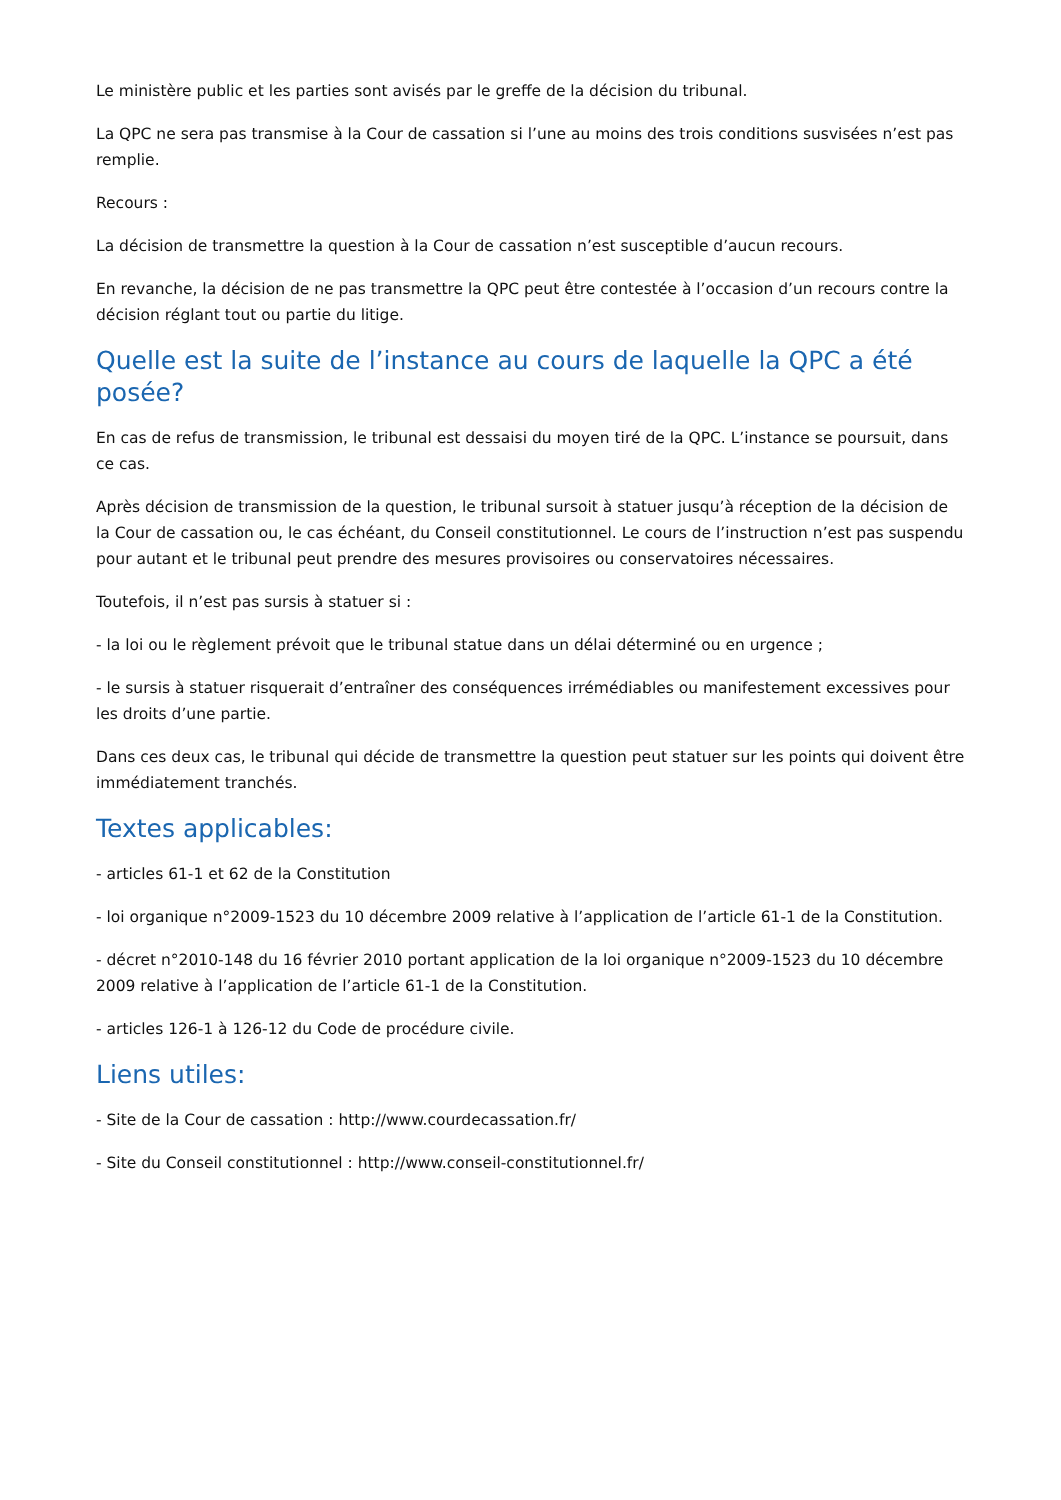Le ministère public et les parties sont avisés par le greffe de la décision du tribunal.
La QPC ne sera pas transmise à la Cour de cassation si l’une au moins des trois conditions susvisées n’est pas remplie.
Recours :
La décision de transmettre la question à la Cour de cassation n’est susceptible d’aucun recours.
En revanche, la décision de ne pas transmettre la QPC peut être contestée à l’occasion d’un recours contre la décision réglant tout ou partie du litige.
Quelle est la suite de l’instance au cours de laquelle la QPC a été posée?
En cas de refus de transmission, le tribunal est dessaisi du moyen tiré de la QPC. L’instance se poursuit, dans ce cas.
Après décision de transmission de la question, le tribunal sursoit à statuer jusqu’à réception de la décision de la Cour de cassation ou, le cas échéant, du Conseil constitutionnel. Le cours de l’instruction n’est pas suspendu pour autant et le tribunal peut prendre des mesures provisoires ou conservatoires nécessaires.
Toutefois, il n’est pas sursis à statuer si :
- la loi ou le règlement prévoit que le tribunal statue dans un délai déterminé ou en urgence ;
- le sursis à statuer risquerait d’entraîner des conséquences irrémédiables ou manifestement excessives pour les droits d’une partie.
Dans ces deux cas, le tribunal qui décide de transmettre la question peut statuer sur les points qui doivent être immédiatement tranchés.
Textes applicables:
- articles 61-1 et 62 de la Constitution
- loi organique n°2009-1523 du 10 décembre 2009 relative à l’application de l’article 61-1 de la Constitution.
- décret n°2010-148 du 16 février 2010 portant application de la loi organique n°2009-1523 du 10 décembre 2009 relative à l’application de l’article 61-1 de la Constitution.
- articles 126-1 à 126-12 du Code de procédure civile.
Liens utiles:
- Site de la Cour de cassation : http://www.courdecassation.fr/
- Site du Conseil constitutionnel : http://www.conseil-constitutionnel.fr/